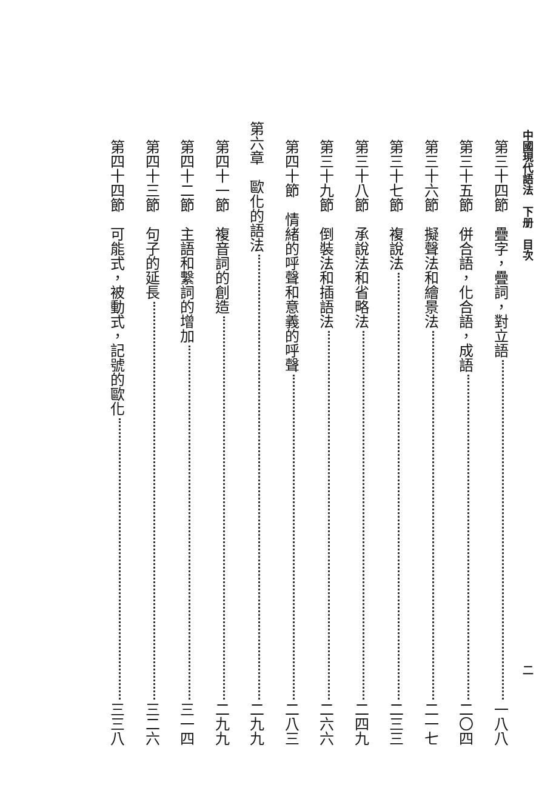中國現代語法　下册　目次 二
第三十四節　疊字，疊詞，對立語 一八八
第三十五節　併合語，化合語，成語 二〇四
第三十六節　擬聲法和繪景法 二一七
第三十七節　複說法 二三三
第三十八節　承說法和省略法 二四九
第三十九節　倒裝法和插語法 二六六
第四十節　情緒的呼聲和意義的呼聲 二八三
第六章　歐化的語法 二九九
第四十一節　複音詞的創造 二九九
第四十二節　主語和繫詞的增加 三一四
第四十三節　句子的延長 三二六
第四十四節　可能式，被動式，記號的歐化 三三八